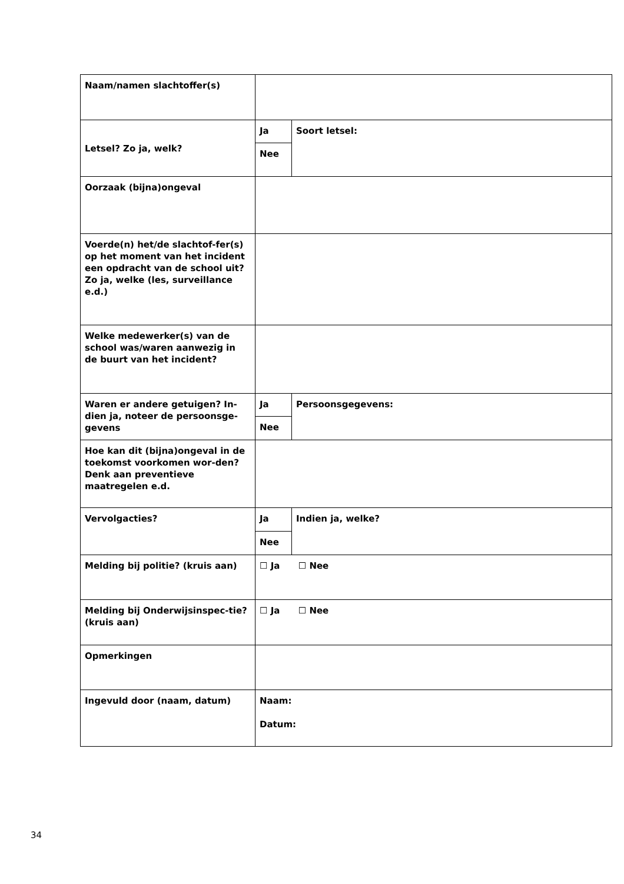| Naam/namen slachtoffer(s) | | |
| Letsel? Zo ja, welk? | Ja | Soort letsel: |
| | Nee | |
| Oorzaak (bijna)ongeval | | |
| Voerde(n) het/de slachtof-fer(s) op het moment van het incident een opdracht van de school uit? Zo ja, welke (les, surveillance e.d.) | | |
| Welke medewerker(s) van de school was/waren aanwezig in de buurt van het incident? | | |
| Waren er andere getuigen? In-dien ja, noteer de persoonsge-gevens | Ja | Persoonsgegevens: |
| | Nee | |
| Hoe kan dit (bijna)ongeval in de toekomst voorkomen wor-den? Denk aan preventieve maatregelen e.d. | | |
| Vervolgacties? | Ja | Indien ja, welke? |
| | Nee | |
| Melding bij politie? (kruis aan) | ☐ Ja ☐ Nee | |
| Melding bij Onderwijsinspec-tie? (kruis aan) | ☐ Ja ☐ Nee | |
| Opmerkingen | | |
| Ingevuld door (naam, datum) | Naam: Datum: | |
34